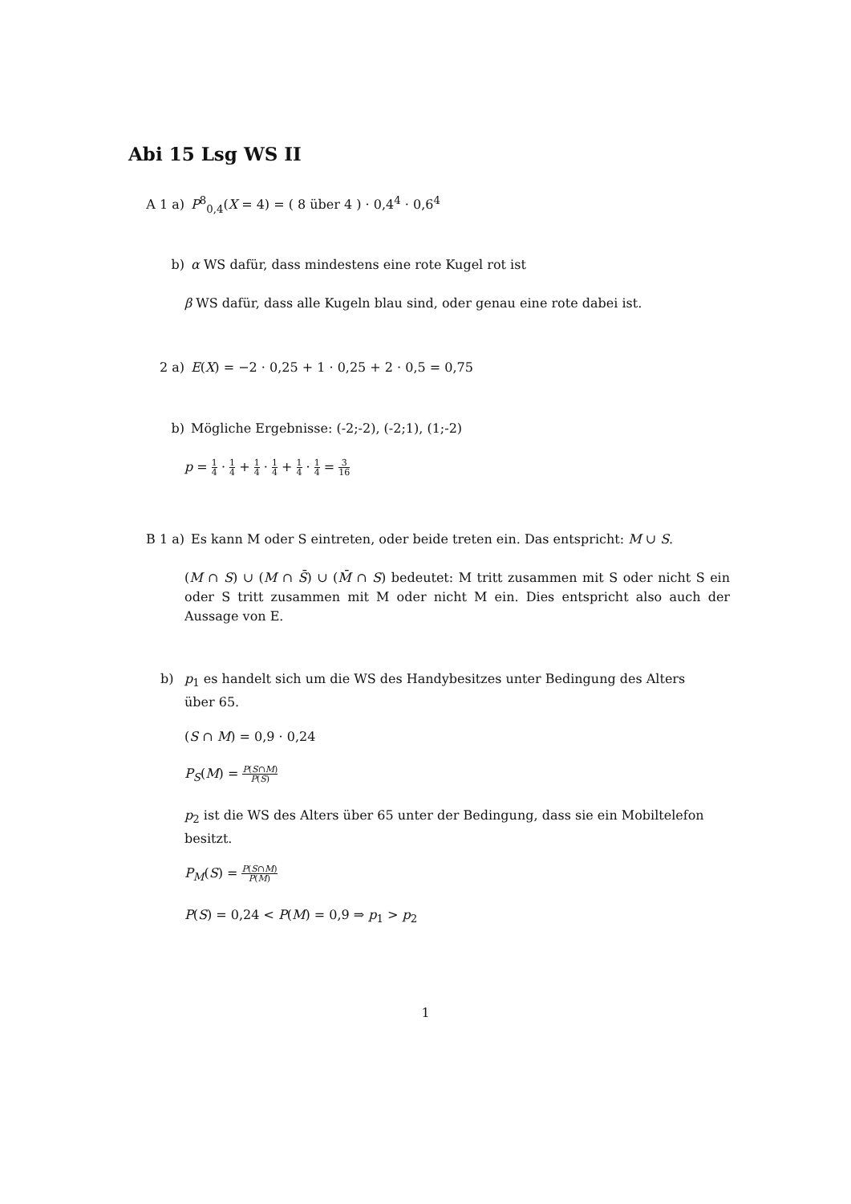Abi 15 Lsg WS II
A 1 a) P<sup>8</sup><sub>0,4</sub>(X = 4) = ( 8 über 4 ) · 0,4<sup>4</sup> · 0,6<sup>4</sup>
b) α WS dafür, dass mindestens eine rote Kugel rot ist
β WS dafür, dass alle Kugeln blau sind, oder genau eine rote dabei ist.
2 a) E(X) = −2 · 0,25 + 1 · 0,25 + 2 · 0,5 = 0,75
b) Mögliche Ergebnisse: (-2;-2), (-2;1), (1;-2)
p = 1 4 · 1 4 + 1 4 · 1 4 + 1 4 · 1 4 = 3 16
B 1 a) Es kann M oder S eintreten, oder beide treten ein. Das entspricht: M ∪ S.
(M ∩ S) ∪ (M ∩ S̄) ∪ (M̄ ∩ S) bedeutet: M tritt zusammen mit S oder nicht S ein oder S tritt zusammen mit M oder nicht M ein. Dies entspricht also auch der Aussage von E.
b) p<sub>1</sub> es handelt sich um die WS des Handybesitzes unter Bedingung des Alters
über 65.
(S ∩ M) = 0,9 · 0,24
P<sub>S</sub>(M) = P(S∩M) P(S)
p<sub>2</sub> ist die WS des Alters über 65 unter der Bedingung, dass sie ein Mobiltelefon besitzt.
P<sub>M</sub>(S) = P(S∩M) P(M)
P(S) = 0,24 < P(M) = 0,9 ⇒ p<sub>1</sub> > p<sub>2</sub>
1